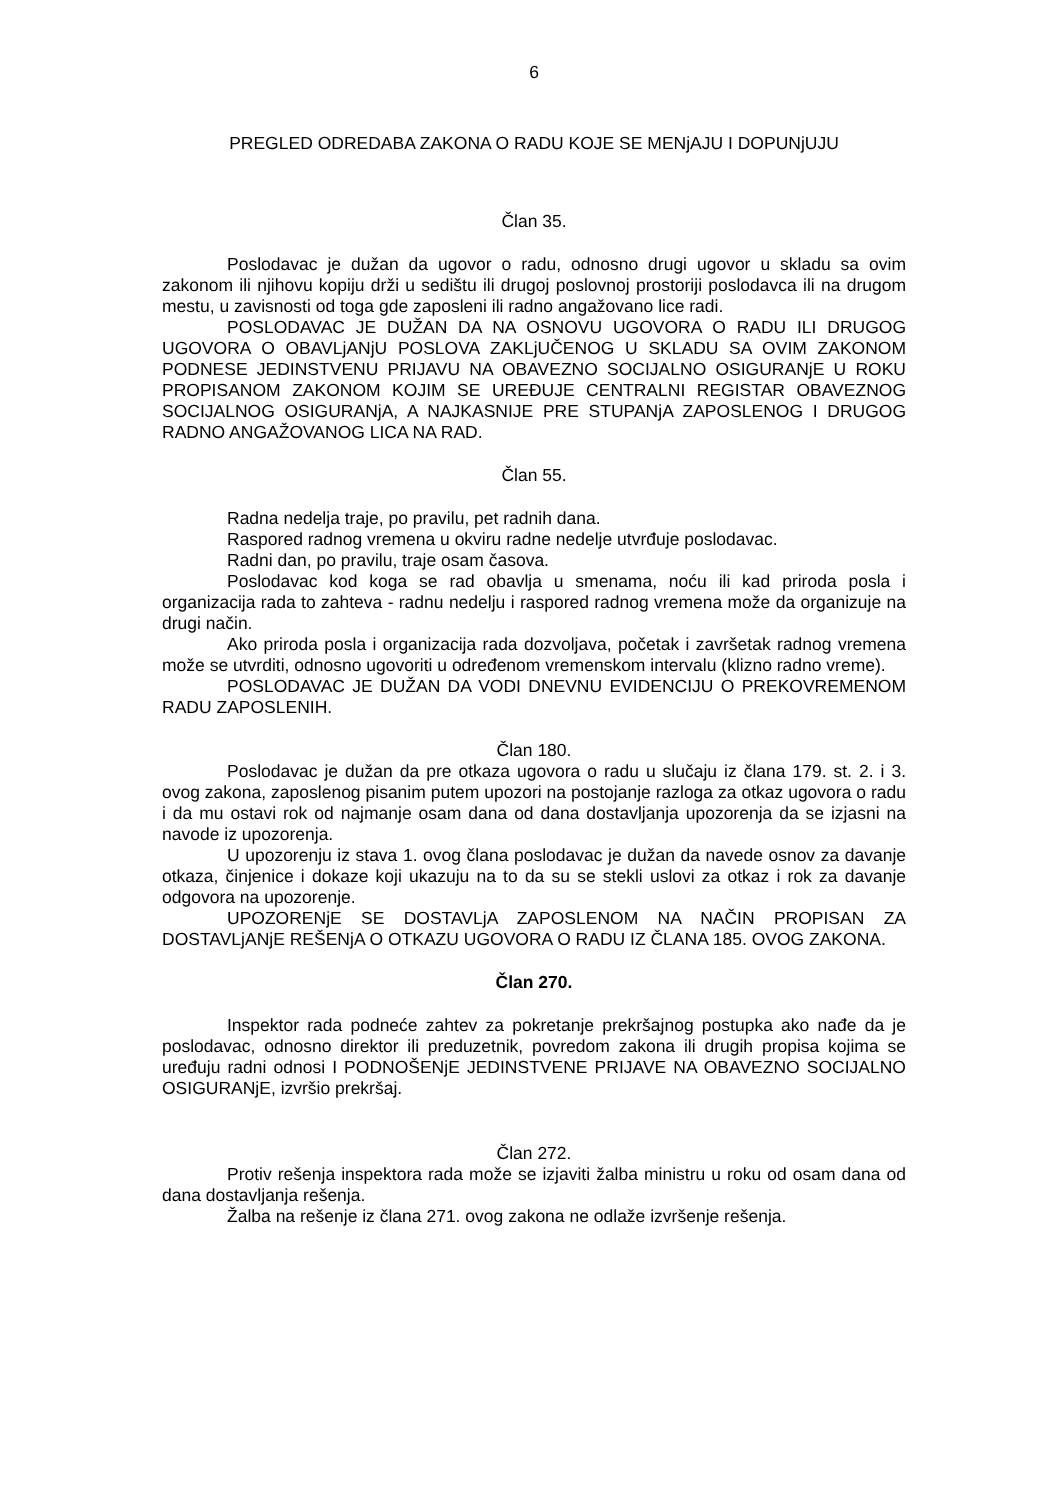6
PREGLED ODREDABA ZAKONA O RADU KOJE SE MENjAJU I DOPUNjUJU
Član 35.
Poslodavac je dužan da ugovor o radu, odnosno drugi ugovor u skladu sa ovim zakonom ili njihovu kopiju drži u sedištu ili drugoj poslovnoj prostoriji poslodavca ili na drugom mestu, u zavisnosti od toga gde zaposleni ili radno angažovano lice radi.
POSLODAVAC JE DUŽAN DA NA OSNOVU UGOVORA O RADU ILI DRUGOG UGOVORA O OBAVLjANjU POSLOVA ZAKLjUČENOG U SKLADU SA OVIM ZAKONOM PODNESE JEDINSTVENU PRIJAVU NA OBAVEZNO SOCIJALNO OSIGURANjE U ROKU PROPISANOM ZAKONOM KOJIM SE UREĐUJE CENTRALNI REGISTAR OBAVEZNOG SOCIJALNOG OSIGURANjA, A NAJKASNIJE PRE STUPANjA ZAPOSLENOG I DRUGOG RADNO ANGAŽOVANOG LICA NA RAD.
Član 55.
Radna nedelja traje, po pravilu, pet radnih dana.
Raspored radnog vremena u okviru radne nedelje utvrđuje poslodavac.
Radni dan, po pravilu, traje osam časova.
Poslodavac kod koga se rad obavlja u smenama, noću ili kad priroda posla i organizacija rada to zahteva - radnu nedelju i raspored radnog vremena može da organizuje na drugi način.
Ako priroda posla i organizacija rada dozvoljava, početak i završetak radnog vremena može se utvrditi, odnosno ugovoriti u određenom vremenskom intervalu (klizno radno vreme).
POSLODAVAC JE DUŽAN DA VODI DNEVNU EVIDENCIJU O PREKOVREMENOM RADU ZAPOSLENIH.
Član 180.
Poslodavac je dužan da pre otkaza ugovora o radu u slučaju iz člana 179. st. 2. i 3. ovog zakona, zaposlenog pisanim putem upozori na postojanje razloga za otkaz ugovora o radu i da mu ostavi rok od najmanje osam dana od dana dostavljanja upozorenja da se izjasni na navode iz upozorenja.
U upozorenju iz stava 1. ovog člana poslodavac je dužan da navede osnov za davanje otkaza, činjenice i dokaze koji ukazuju na to da su se stekli uslovi za otkaz i rok za davanje odgovora na upozorenje.
UPOZORENjE SE DOSTAVLjA ZAPOSLENOM NA NAČIN PROPISAN ZA DOSTAVLjANjE REŠENjA O OTKAZU UGOVORA O RADU IZ ČLANA 185. OVOG ZAKONA.
Član 270.
Inspektor rada podneće zahtev za pokretanje prekršajnog postupka ako nađe da je poslodavac, odnosno direktor ili preduzetnik, povredom zakona ili drugih propisa kojima se uređuju radni odnosi I PODNOŠENjE JEDINSTVENE PRIJAVE NA OBAVEZNO SOCIJALNO OSIGURANjE, izvršio prekršaj.
Član 272.
Protiv rešenja inspektora rada može se izjaviti žalba ministru u roku od osam dana od dana dostavljanja rešenja.
Žalba na rešenje iz člana 271. ovog zakona ne odlaže izvršenje rešenja.